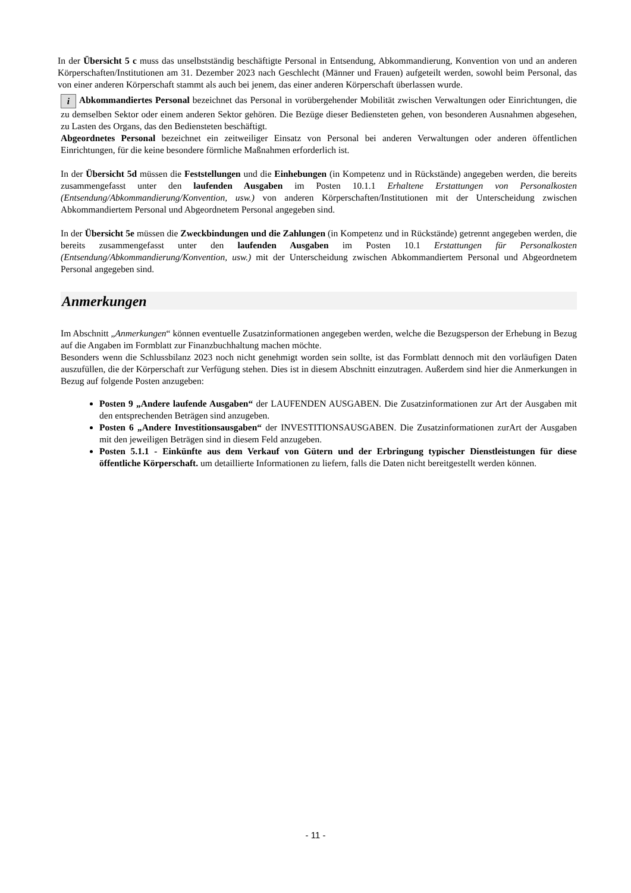In der Übersicht 5 c muss das unselbstständig beschäftigte Personal in Entsendung, Abkommandierung, Konvention von und an anderen Körperschaften/Institutionen am 31. Dezember 2023 nach Geschlecht (Männer und Frauen) aufgeteilt werden, sowohl beim Personal, das von einer anderen Körperschaft stammt als auch bei jenem, das einer anderen Körperschaft überlassen wurde.
i Abkommandiertes Personal bezeichnet das Personal in vorübergehender Mobilität zwischen Verwaltungen oder Einrichtungen, die zu demselben Sektor oder einem anderen Sektor gehören. Die Bezüge dieser Bediensteten gehen, von besonderen Ausnahmen abgesehen, zu Lasten des Organs, das den Bediensteten beschäftigt.
Abgeordnetes Personal bezeichnet ein zeitweiliger Einsatz von Personal bei anderen Verwaltungen oder anderen öffentlichen Einrichtungen, für die keine besondere förmliche Maßnahmen erforderlich ist.
In der Übersicht 5d müssen die Feststellungen und die Einhebungen (in Kompetenz und in Rückstände) angegeben werden, die bereits zusammengefasst unter den laufenden Ausgaben im Posten 10.1.1 Erhaltene Erstattungen von Personalkosten (Entsendung/Abkommandierung/Konvention, usw.) von anderen Körperschaften/Institutionen mit der Unterscheidung zwischen Abkommandiertem Personal und Abgeordnetem Personal angegeben sind.
In der Übersicht 5e müssen die Zweckbindungen und die Zahlungen (in Kompetenz und in Rückstände) getrennt angegeben werden, die bereits zusammengefasst unter den laufenden Ausgaben im Posten 10.1 Erstattungen für Personalkosten (Entsendung/Abkommandierung/Konvention, usw.) mit der Unterscheidung zwischen Abkommandiertem Personal und Abgeordnetem Personal angegeben sind.
Anmerkungen
Im Abschnitt „Anmerkungen“ können eventuelle Zusatzinformationen angegeben werden, welche die Bezugsperson der Erhebung in Bezug auf die Angaben im Formblatt zur Finanzbuchhaltung machen möchte.
Besonders wenn die Schlussbilanz 2023 noch nicht genehmigt worden sein sollte, ist das Formblatt dennoch mit den vorläufigen Daten auszufüllen, die der Körperschaft zur Verfügung stehen. Dies ist in diesem Abschnitt einzutragen. Außerdem sind hier die Anmerkungen in Bezug auf folgende Posten anzugeben:
Posten 9 „Andere laufende Ausgaben“ der LAUFENDEN AUSGABEN. Die Zusatzinformationen zur Art der Ausgaben mit den entsprechenden Beträgen sind anzugeben.
Posten 6 „Andere Investitionsausgaben“ der INVESTITIONSAUSGABEN. Die Zusatzinformationen zurArt der Ausgaben mit den jeweiligen Beträgen sind in diesem Feld anzugeben.
Posten 5.1.1 - Einkünfte aus dem Verkauf von Gütern und der Erbringung typischer Dienstleistungen für diese öffentliche Körperschaft. um detaillierte Informationen zu liefern, falls die Daten nicht bereitgestellt werden können.
- 11 -